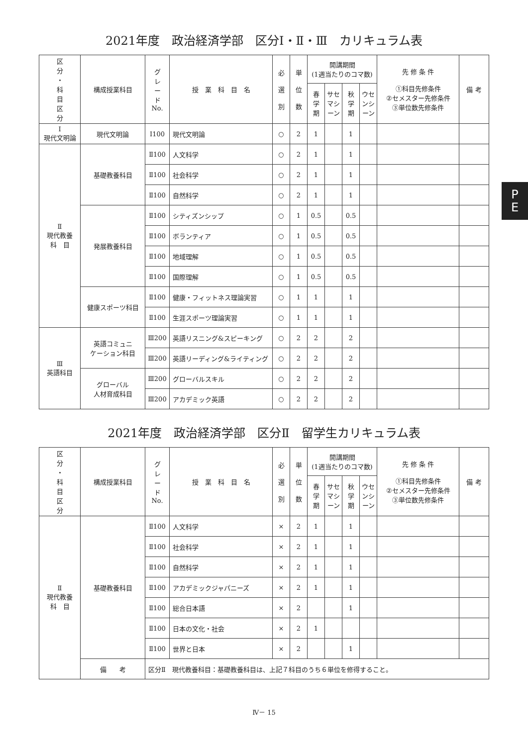P
E
2021年度　政治経済学部　区分Ⅰ・Ⅱ・Ⅲ　カリキュラム表
| 区 分 ・ 科 目 区 分 | 構成授業科目 | グ レ ー ド No. | 授 業 科 目 名 | 必 選 別 | 単 位 数 | 開講期間 (1週当たりのコマ数) | | | | 先 修 条 件 ①科目先修条件 ②セメスター先修条件 ③単位数先修条件 | 備 考 |
| --- | --- | --- | --- | --- | --- | --- | --- | --- | --- | --- | --- |
| | | | | | | 春 学 期 | サセ マシ ーン | 秋 学 期 | ウセ ンシ ーン | | |
| Ⅰ 現代文明論 | 現代文明論 | Ⅰ100 | 現代文明論 | ○ | 2 | 1 | | 1 | | | |
| Ⅱ 現代教養 科 目 | 基礎教養科目 | Ⅱ100 | 人文科学 | ○ | 2 | 1 | | 1 | | | |
| | | Ⅱ100 | 社会科学 | ○ | 2 | 1 | | 1 | | | |
| | | Ⅱ100 | 自然科学 | ○ | 2 | 1 | | 1 | | | |
| | 発展教養科目 | Ⅱ100 | シティズンシップ | ○ | 1 | 0.5 | | 0.5 | | | |
| | | Ⅱ100 | ボランティア | ○ | 1 | 0.5 | | 0.5 | | | |
| | | Ⅱ100 | 地域理解 | ○ | 1 | 0.5 | | 0.5 | | | |
| | | Ⅱ100 | 国際理解 | ○ | 1 | 0.5 | | 0.5 | | | |
| | 健康スポーツ科目 | Ⅱ100 | 健康・フィットネス理論実習 | ○ | 1 | 1 | | 1 | | | |
| | | Ⅱ100 | 生涯スポーツ理論実習 | ○ | 1 | 1 | | 1 | | | |
| Ⅲ 英語科目 | 英語コミュニ ケーション科目 | Ⅲ200 | 英語リスニング&スピーキング | ○ | 2 | 2 | | 2 | | | |
| | | Ⅲ200 | 英語リーディング&ライティング | ○ | 2 | 2 | | 2 | | | |
| | グローバル 人材育成科目 | Ⅲ200 | グローバルスキル | ○ | 2 | 2 | | 2 | | | |
| | | Ⅲ200 | アカデミック英語 | ○ | 2 | 2 | | 2 | | | |
2021年度　政治経済学部　区分Ⅱ　留学生カリキュラム表
| 区 分 ・ 科 目 区 分 | 構成授業科目 | グ レ ー ド No. | 授 業 科 目 名 | 必 選 別 | 単 位 数 | 開講期間 (1週当たりのコマ数) | | | | 先 修 条 件 ①科目先修条件 ②セメスター先修条件 ③単位数先修条件 | 備 考 |
| --- | --- | --- | --- | --- | --- | --- | --- | --- | --- | --- | --- |
| | | | | | | 春 学 期 | サセ マシ ーン | 秋 学 期 | ウセ ンシ ーン | | |
| Ⅱ 現代教養 科 目 | 基礎教養科目 | Ⅱ100 | 人文科学 | × | 2 | 1 | | 1 | | | |
| | | Ⅱ100 | 社会科学 | × | 2 | 1 | | 1 | | | |
| | | Ⅱ100 | 自然科学 | × | 2 | 1 | | 1 | | | |
| | | Ⅱ100 | アカデミックジャパニーズ | × | 2 | 1 | | 1 | | | |
| | | Ⅱ100 | 総合日本語 | × | 2 | | | 1 | | | |
| | | Ⅱ100 | 日本の文化・社会 | × | 2 | 1 | | | | | |
| | | Ⅱ100 | 世界と日本 | × | 2 | | | 1 | | | |
| | 備 考 | 区分Ⅱ 現代教養科目：基礎教養科目は、上記７科目のうち６単位を修得すること。 | | | | | | | | | |
Ⅳ－ 15